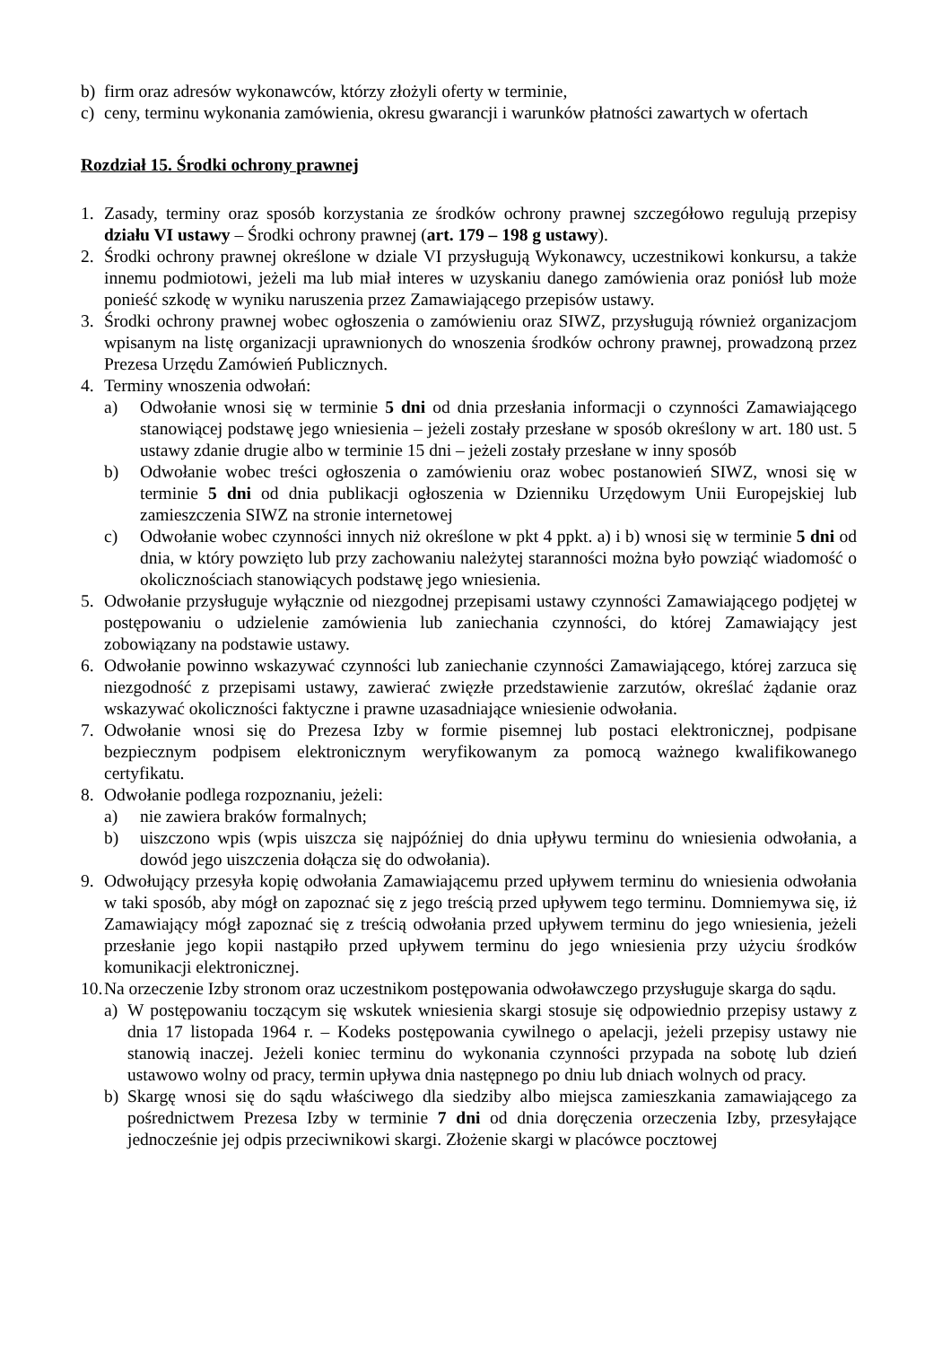b) firm oraz adresów wykonawców, którzy złożyli oferty w terminie,
c) ceny, terminu wykonania zamówienia, okresu gwarancji i warunków płatności zawartych w ofertach
Rozdział 15. Środki ochrony prawnej
1. Zasady, terminy oraz sposób korzystania ze środków ochrony prawnej szczegółowo regulują przepisy działu VI ustawy – Środki ochrony prawnej (art. 179 – 198 g ustawy).
2. Środki ochrony prawnej określone w dziale VI przysługują Wykonawcy, uczestnikowi konkursu, a także innemu podmiotowi, jeżeli ma lub miał interes w uzyskaniu danego zamówienia oraz poniósł lub może ponieść szkodę w wyniku naruszenia przez Zamawiającego przepisów ustawy.
3. Środki ochrony prawnej wobec ogłoszenia o zamówieniu oraz SIWZ, przysługują również organizacjom wpisanym na listę organizacji uprawnionych do wnoszenia środków ochrony prawnej, prowadzoną przez Prezesa Urzędu Zamówień Publicznych.
4. Terminy wnoszenia odwołań:
a) Odwołanie wnosi się w terminie 5 dni od dnia przesłania informacji o czynności Zamawiającego stanowiącej podstawę jego wniesienia – jeżeli zostały przesłane w sposób określony w art. 180 ust. 5 ustawy zdanie drugie albo w terminie 15 dni – jeżeli zostały przesłane w inny sposób
b) Odwołanie wobec treści ogłoszenia o zamówieniu oraz wobec postanowień SIWZ, wnosi się w terminie 5 dni od dnia publikacji ogłoszenia w Dzienniku Urzędowym Unii Europejskiej lub zamieszczenia SIWZ na stronie internetowej
c) Odwołanie wobec czynności innych niż określone w pkt 4 ppkt. a) i b) wnosi się w terminie 5 dni od dnia, w który powzięto lub przy zachowaniu należytej staranności można było powziąć wiadomość o okolicznościach stanowiących podstawę jego wniesienia.
5. Odwołanie przysługuje wyłącznie od niezgodnej przepisami ustawy czynności Zamawiającego podjętej w postępowaniu o udzielenie zamówienia lub zaniechania czynności, do której Zamawiający jest zobowiązany na podstawie ustawy.
6. Odwołanie powinno wskazywać czynności lub zaniechanie czynności Zamawiającego, której zarzuca się niezgodność z przepisami ustawy, zawierać zwięzłe przedstawienie zarzutów, określać żądanie oraz wskazywać okoliczności faktyczne i prawne uzasadniające wniesienie odwołania.
7. Odwołanie wnosi się do Prezesa Izby w formie pisemnej lub postaci elektronicznej, podpisane bezpiecznym podpisem elektronicznym weryfikowanym za pomocą ważnego kwalifikowanego certyfikatu.
8. Odwołanie podlega rozpoznaniu, jeżeli:
a) nie zawiera braków formalnych;
b) uiszczono wpis (wpis uiszcza się najpóźniej do dnia upływu terminu do wniesienia odwołania, a dowód jego uiszczenia dołącza się do odwołania).
9. Odwołujący przesyła kopię odwołania Zamawiającemu przed upływem terminu do wniesienia odwołania w taki sposób, aby mógł on zapoznać się z jego treścią przed upływem tego terminu. Domniemywa się, iż Zamawiający mógł zapoznać się z treścią odwołania przed upływem terminu do jego wniesienia, jeżeli przesłanie jego kopii nastąpiło przed upływem terminu do jego wniesienia przy użyciu środków komunikacji elektronicznej.
10. Na orzeczenie Izby stronom oraz uczestnikom postępowania odwoławczego przysługuje skarga do sądu.
a) W postępowaniu toczącym się wskutek wniesienia skargi stosuje się odpowiednio przepisy ustawy z dnia 17 listopada 1964 r. – Kodeks postępowania cywilnego o apelacji, jeżeli przepisy ustawy nie stanowią inaczej. Jeżeli koniec terminu do wykonania czynności przypada na sobotę lub dzień ustawowo wolny od pracy, termin upływa dnia następnego po dniu lub dniach wolnych od pracy.
b) Skargę wnosi się do sądu właściwego dla siedziby albo miejsca zamieszkania zamawiającego za pośrednictwem Prezesa Izby w terminie 7 dni od dnia doręczenia orzeczenia Izby, przesyłające jednocześnie jej odpis przeciwnikowi skargi. Złożenie skargi w placówce pocztowej